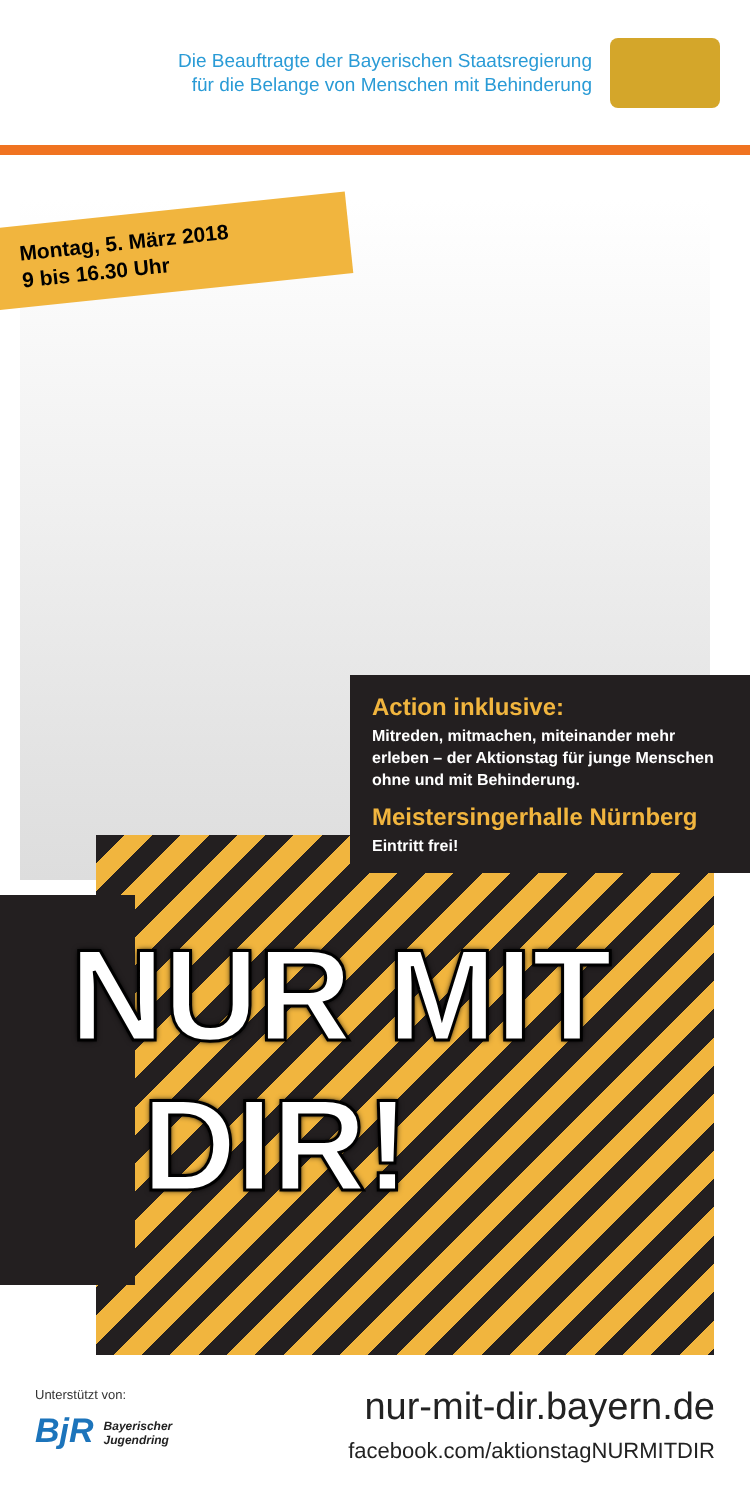Die Beauftragte der Bayerischen Staatsregierung
für die Belange von Menschen mit Behinderung
Montag, 5. März 2018
9 bis 16.30 Uhr
Action inklusive:
Mitreden, mitmachen, miteinander mehr erleben – der Aktionstag für junge Menschen ohne und mit Behinderung.
Meistersingerhalle Nürnberg
Eintritt frei!
NUR MIT
DIR!
Unterstützt von:
BjR Bayerischer
Jugendring
nur-mit-dir.bayern.de
facebook.com/aktionstagNURMITDIR